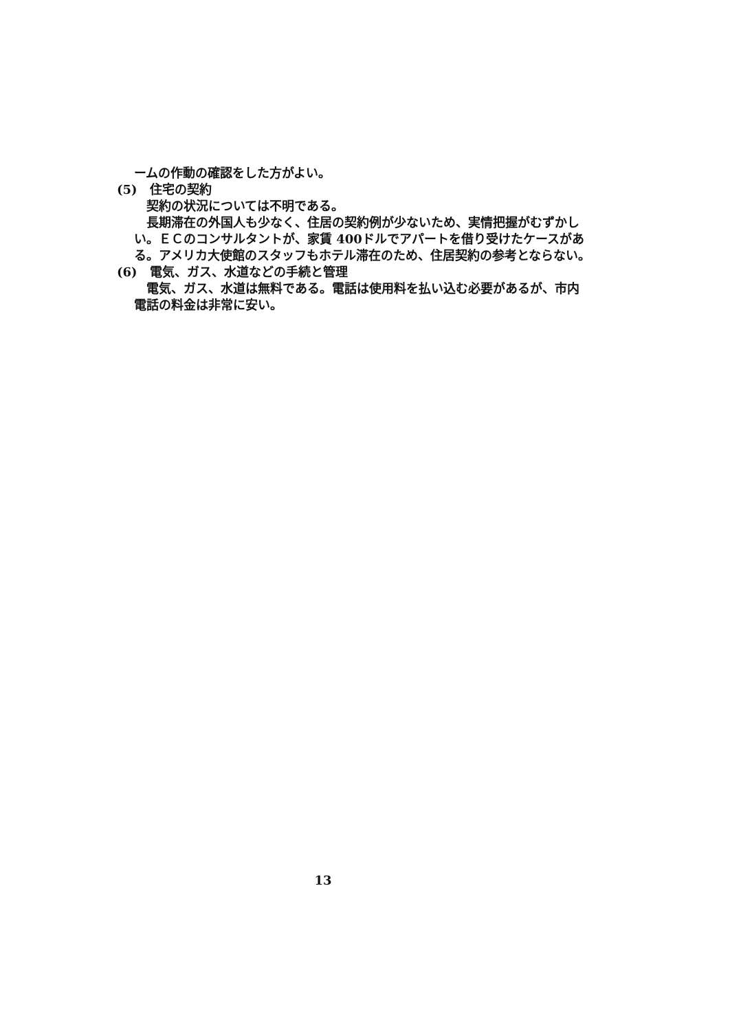ームの作動の確認をした方がよい。
(5)　住宅の契約
契約の状況については不明である。
長期滞在の外国人も少なく、住居の契約例が少ないため、実情把握がむずかしい。ＥＣのコンサルタントが、家賃 400ドルでアパートを借り受けたケースがある。アメリカ大使館のスタッフもホテル滞在のため、住居契約の参考とならない。
(6)　電気、ガス、水道などの手続と管理
電気、ガス、水道は無料である。電話は使用料を払い込む必要があるが、市内電話の料金は非常に安い。
13